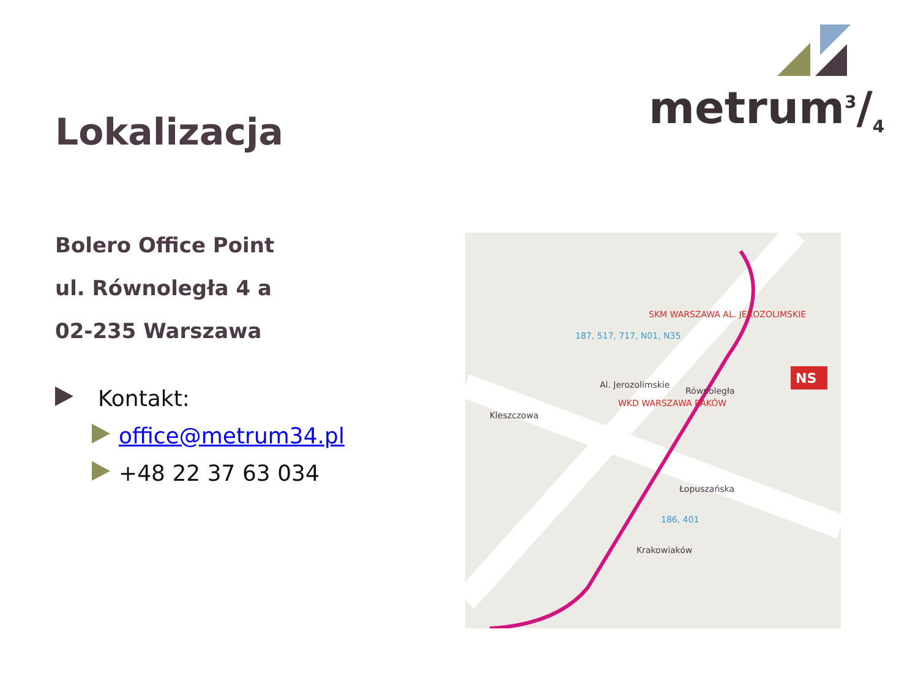Lokalizacja
metrum3/4
Bolero Office Point
ul. Równoległa 4 a
02-235 Warszawa
Kontakt:
office@metrum34.pl
+48 22 37 63 034
NS
SKM WARSZAWA AL. JEROZOLIMSKIE
WKD WARSZAWA RAKÓW
Kleszczowa
Al. Jerozolimskie
187, 517, 717, N01, N35
Równoległa
Łopuszańska
186, 401
Krakowiaków